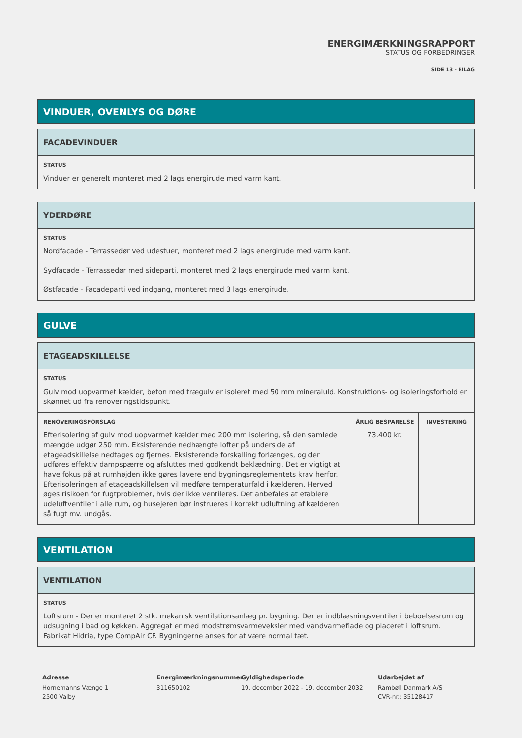ENERGIMÆRKNINGSRAPPORT
STATUS OG FORBEDRINGER
SIDE 13 - BILAG
VINDUER, OVENLYS OG DØRE
FACADEVINDUER
STATUS
Vinduer er generelt monteret med 2 lags energirude med varm kant.
YDERDØRE
STATUS
Nordfacade - Terrassedør ved udestuer, monteret med 2 lags energirude med varm kant.
Sydfacade - Terrassedør med sideparti, monteret med 2 lags energirude med varm kant.
Østfacade - Facadeparti ved indgang, monteret med 3 lags energirude.
GULVE
ETAGEADSKILLELSE
STATUS
Gulv mod uopvarmet kælder, beton med trægulv er isoleret med 50 mm mineraluld. Konstruktions- og isoleringsforhold er skønnet ud fra renoveringstidspunkt.
| RENOVERINGSFORSLAG Efterisolering af gulv mod uopvarmet kælder med 200 mm isolering, så den samlede mængde udgør 250 mm. Eksisterende nedhængte lofter på underside af etageadskillelse nedtages og fjernes. Eksisterende forskalling forlænges, og der udføres effektiv dampspærre og afsluttes med godkendt beklædning. Det er vigtigt at have fokus på at rumhøjden ikke gøres lavere end bygningsreglementets krav herfor. Efterisoleringen af etageadskillelsen vil medføre temperaturfald i kælderen. Herved øges risikoen for fugtproblemer, hvis der ikke ventileres. Det anbefales at etablere udeluftventiler i alle rum, og husejeren bør instrueres i korrekt udluftning af kælderen så fugt mv. undgås. | ÅRLIG BESPARELSE 73.400 kr. | INVESTERING |
VENTILATION
VENTILATION
STATUS
Loftsrum - Der er monteret 2 stk. mekanisk ventilationsanlæg pr. bygning. Der er indblæsningsventiler i beboelsesrum og udsugning i bad og køkken. Aggregat er med modstrømsvarmeveksler med vandvarmeflade og placeret i loftsrum. Fabrikat Hidria, type CompAir CF. Bygningerne anses for at være normal tæt.
Adresse
Hornemanns Vænge 1
2500 Valby
Energimærkningsnummer
311650102
Gyldighedsperiode
19. december 2022 - 19. december 2032
Udarbejdet af
Rambøll Danmark A/S
CVR-nr.: 35128417